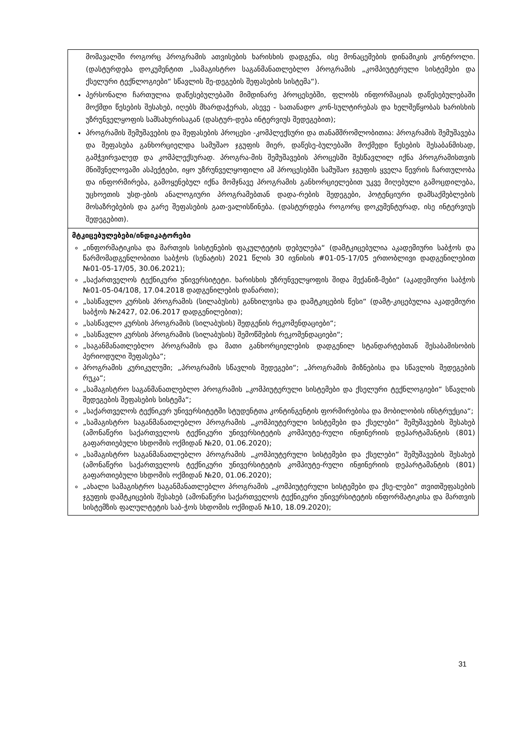| მომავალში როგორც პროგრამის ათვისების ხარისხის დადგენა, ისე მონაცემების დინამიკის კონტროლი. (დასტურდება დოკუმენტით „სამაგისტრო საგანმანათლებლო პროგრამის „კომპიუტერული სისტემები და ქსელური ტექნლოგიები“ სწავლის შე-დეგების შეფასების სისტემა“). პერსონალი ჩართულია დაწესებულებაში მიმდინარე პროცესებში, ფლობს ინფორმაციას დაწესებულებაში მოქმდი წესების შესახებ, იღებს მხარდაჭერას, ასევე - სათანადო კონ-სულტირებას და ხელშეწყობას ხარისხის უზრუნველყოფის სამსახურისაგან (დასტურ-დება ინტერვიუს შედეგებით); პროგრამის შემუშავების და შეფასების პროცესი -კომპლექსური და თანამშრომლობითია: პროგრამის შემუშავება და შეფასება განხორციელდა სამუშაო ჯგუფის მიერ, დაწესე-ბულებაში მოქმედი წესების შესაბანმისად, გამჭვირვალედ და კომპლექსურად. პროგრა-მის შემუშავების პროცესში შესწავლილ იქნა პროგრამისთვის მნიშვნელოვამი ასპექტები, იყო უზრუნველყოფილი ამ პროცესებში სამუშაო ჯგუფის ყველა წევრის ჩართულობა და ინფორმირება, გამოყენებულ იქნა მომჯნავე პროგრამის განხორციელებით უკვე მიღებული გამოცდილება, უცხოეთის უსდ-ების ანალოგიური პროგრამებთან დადა-რების შედეგები, პოტენციური დამსაქმებლების მოსაზრებების და გარე შეფასების გათ-ვალისწინება. (დასტურდება როგორც დოკუმენტურად, ისე ინტერვიუს შედეგებით). |
| მტკიცებულებები/ინდიკატორები „ინფორმატიკისა და მართვის სისტენების ფაკულტეტის დებულება“ (დამტკიცებულია აკადემიური საბჭოს და წარმომადგენლობითი საბჭოს (სენატის) 2021 წლის 30 ივნისის #01-05-17/05 ერთობლივი დადგენილებით №01-05-17/05, 30.06.2021); „საქართველოს ტექნიკური უნივერსიტეტი. ხარისხის უზრუნველყოფის შიდა მექანიზ-მები“ (აკადემიური საბჭოს №01-05-04/108, 17.04.2018 დადგენილების დანართი); „სასწავლო კურსის პროგრამის (სილაბუსის) განხილვისა და დამტკიცების წესი“ (დამტ-კიცებულია აკადემიური საბჭოს №2427, 02.06.2017 დადგენილებით); „სასწავლო კურსის პროგრამის (სილაბუსის) შედგენის რეკომენდაციები“; „სასწავლო კურსის პროგრამის (სილაბუსის) შემოწმების რეკომენდაციები“; „საგანმანათლებლო პროგრამის და მათი განხორციელების დადგენილ სტანდარტებთან შესაბამისობის პერიოდული შეფასება“; პროგრამის კურიკულუმი; „პროგრამის სწავლის შედეგები“; „პროგრამის მიზნებისა და სწავლის შედეგების რუკა“; „სამაგისტრო საგანმანათლებლო პროგრამის „კომპიუტერული სისტემები და ქსელური ტექნლოგიები“ სწავლის შედეგების შეფასების სისტემა“; „საქართველოს ტექნიკურ უნივერსიტეტში სტუდენტთა კონტინგენტის ფორმირებისა და მობილობის ინსტრუქცია“; „სამაგისტრო საგანმანათლებლო პროგრამის „კომპიუტერული სისტემები და ქსელები“ შემუშავების შესახებ (ამონაწერი საქართველოს ტექნიკური უნივერსიტეტის კომპიუტე-რული ინჟინერიის დეპარტამანტის (801) გაფართიებული სხდომის ოქმიდან №20, 01.06.2020); „სამაგისტრო საგანმანათლებლო პროგრამის „კომპიუტერული სისტემები და ქსელები“ შემუშავების შესახებ (ამონაწერი საქართველოს ტექნიკური უნივერსიტეტის კომპიუტე-რული ინჟინერიის დეპარტამანტის (801) გაფართიებული სხდომის ოქმიდან №20, 01.06.2020); „ახალი სამაგისტრო საგანმანათლებლო პროგრამის „კომპიუტერული სისტემები და ქსე-ლები“ თვითშეფასების ჯგუფის დამტკიცების შესახებ (ამონაწერი საქართველოს ტექნიკური უნივერსიტეტის ინფორმატიკისა და მართვის სისტემზის ფალულტეტის საბ-ჭოს სხდომის ოქმიდან №10, 18.09.2020); |
31